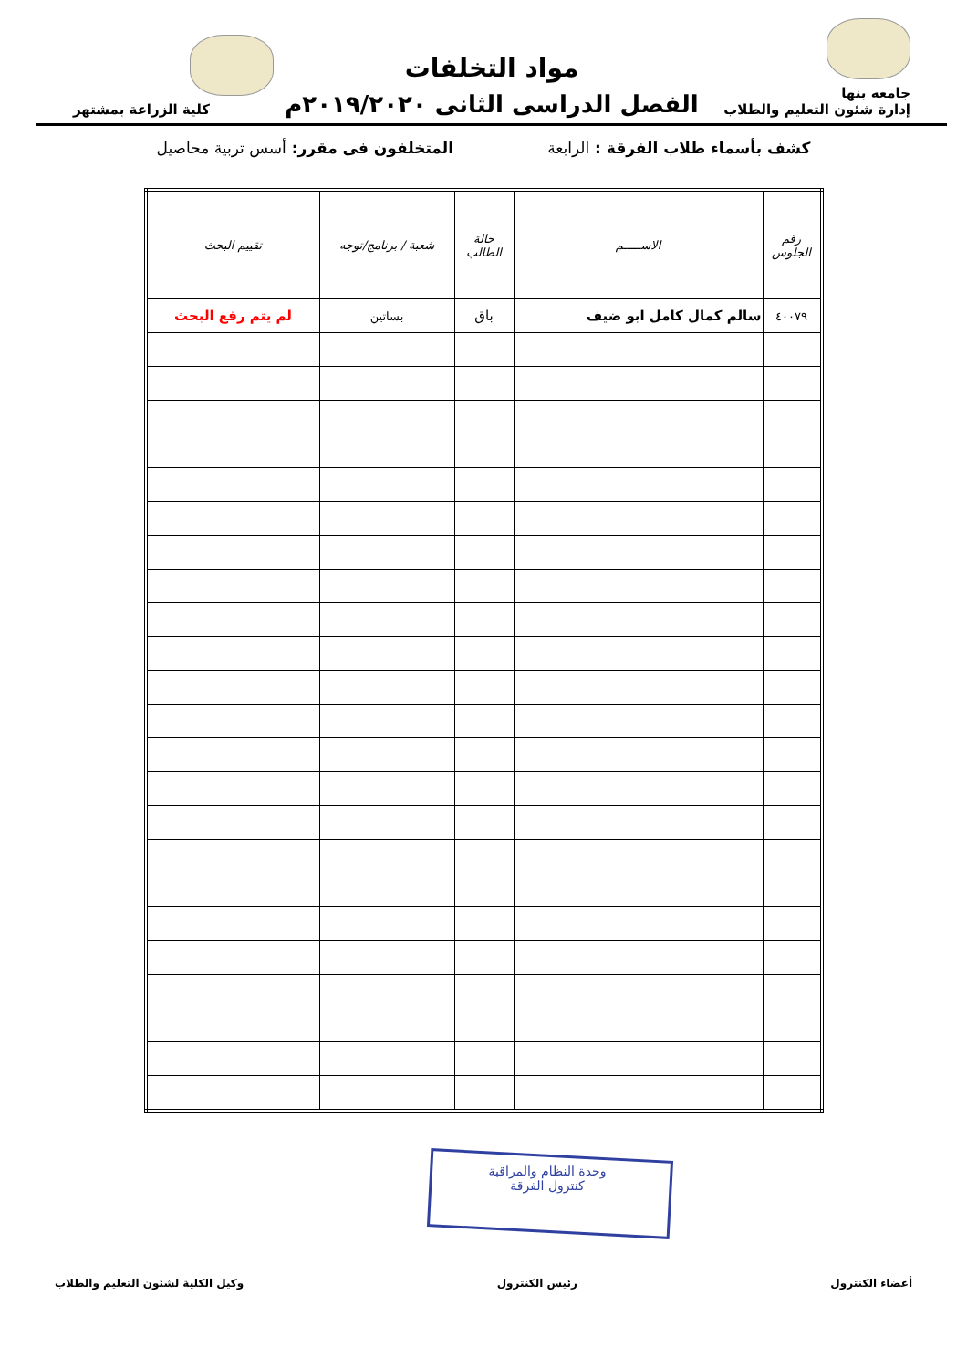جامعه بنها
إدارة شئون التعليم والطلاب
مواد التخلفات
الفصل الدراسى الثانى ٢٠١٩/٢٠٢٠م
كلية الزراعة بمشتهر
كشف بأسماء طلاب الفرقة : الرابعة المتخلفون فى مقرر: أسس تربية محاصيل
| رقم الجلوس | الاســـــم | حالة الطالب | شعبة / برنامج/توجه | تقييم البحث |
| --- | --- | --- | --- | --- |
| ٤٠٠٧٩ | سالم كمال كامل ابو ضيف | باق | بساتين | لم يتم رفع البحث |
وحدة النظام والمراقبة
كنترول الفرقة
أعضاء الكنترول رئيس الكنترول وكيل الكلية لشئون التعليم والطلاب